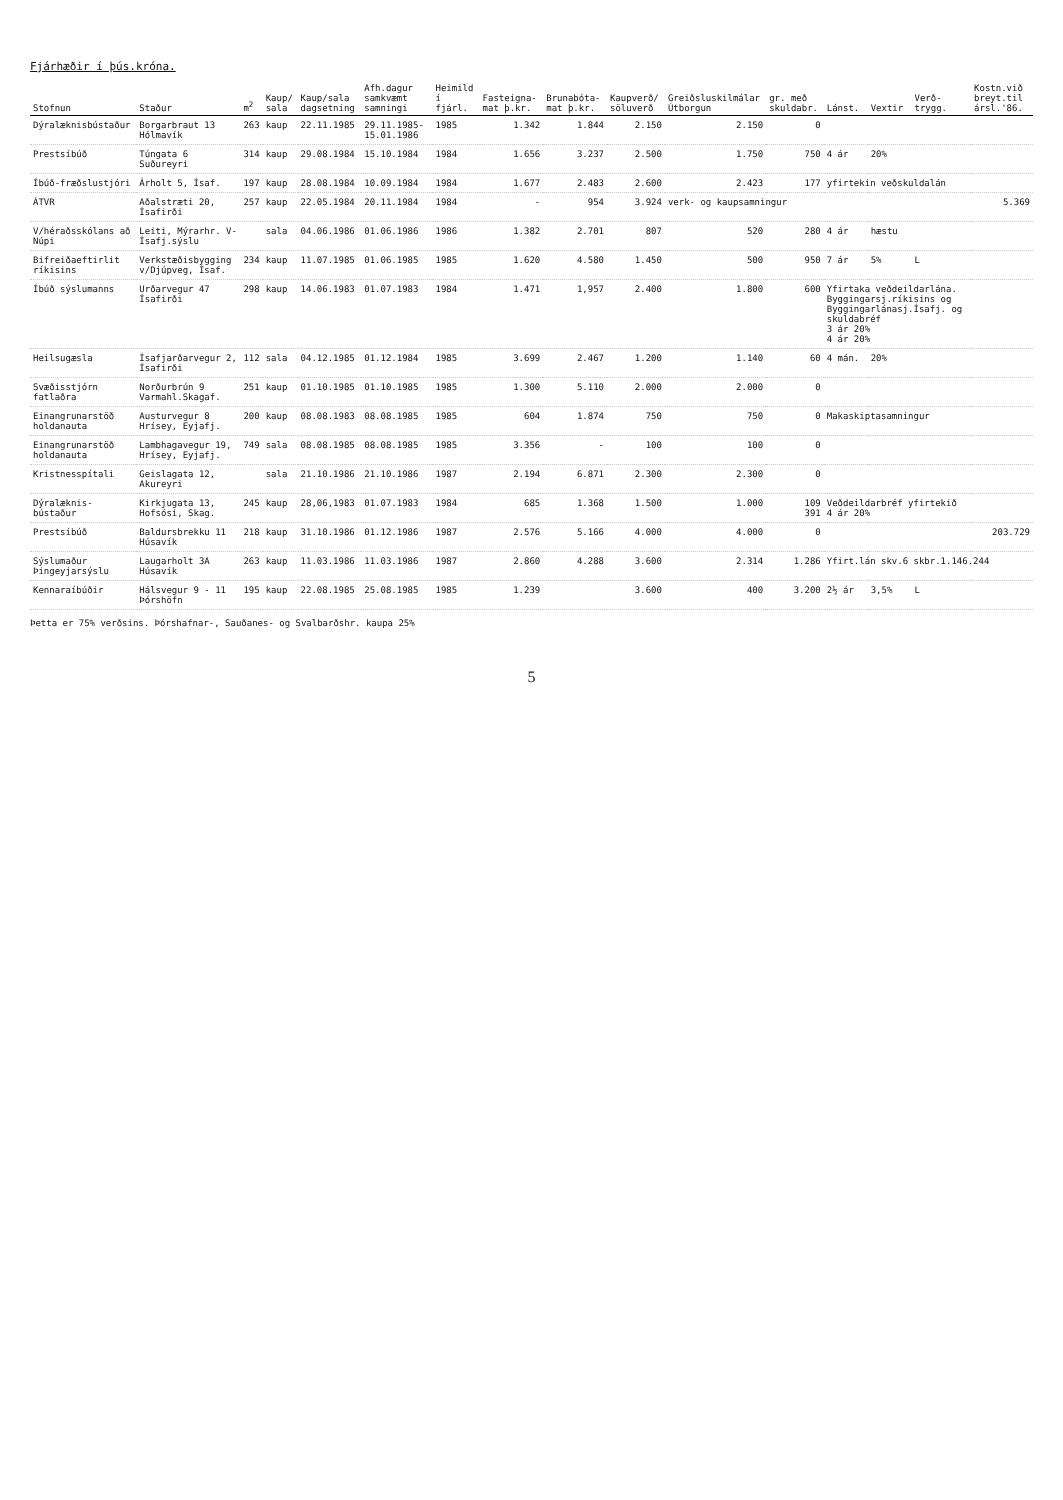Fjárhæðir í þús.króna.
| Stofnun | Staður | m<sup>2</sup> | Kaup/ sala | Kaup/sala dagsetning | Afh.dagur samkvæmt samningi | Heimild í fjárl. | Fasteigna- mat þ.kr. | Brunabóta- mat þ.kr. | Kaupverð/ söluverð | Greiðsluskilmálar Útborgun | gr. með skuldabr. | Lánst. | Vextir | Verð- trygg. | Kostn.við breyt.til ársl.'86. |
| --- | --- | --- | --- | --- | --- | --- | --- | --- | --- | --- | --- | --- | --- | --- | --- |
| Dýralæknisbústaður | Borgarbraut 13 Hólmavík | 263 | kaup | 22.11.1985 | 29.11.1985- 15.01.1986 | 1985 | 1.342 | 1.844 | 2.150 | 2.150 | 0 | | | | |
| Prestsíbúð | Túngata 6 Suðureyri | 314 | kaup | 29.08.1984 | 15.10.1984 | 1984 | 1.656 | 3.237 | 2.500 | 1.750 | 750 | 4 ár | 20% | | |
| Íbúð-fræðslustjóri | Árholt 5, Ísaf. | 197 | kaup | 28.08.1984 | 10.09.1984 | 1984 | 1.677 | 2.483 | 2.600 | 2.423 | 177 | yfirtekin veðskuldalán | | | |
| ÁTVR | Aðalstræti 20, Ísafirði | 257 | kaup | 22.05.1984 | 20.11.1984 | 1984 | - | 954 | 3.924 | verk- og kaupsamningur | | | | | 5.369 |
| V/héraðsskólans að Núpi | Leiti, Mýrarhr. V-Ísafj.sýslu | | sala | 04.06.1986 | 01.06.1986 | 1986 | 1.382 | 2.701 | 807 | 520 | 280 | 4 ár | hæstu | | |
| Bifreiðaeftirlit ríkisins | Verkstæðisbygging v/Djúpveg, Ísaf. | 234 | kaup | 11.07.1985 | 01.06.1985 | 1985 | 1.620 | 4.580 | 1.450 | 500 | 950 | 7 ár | 5% | L | |
| Íbúð sýslumanns | Urðarvegur 47 Ísafirði | 298 | kaup | 14.06.1983 | 01.07.1983 | 1984 | 1.471 | 1,957 | 2.400 | 1.800 | 600 | Yfirtaka veðdeildarlána. Byggingarsj.ríkisins og Byggingarlánasj.Ísafj. og skuldabréf 3 ár 20% 4 ár 20% | | | |
| Heilsugæsla | Ísafjarðarvegur 2, Ísafirði | 112 | sala | 04.12.1985 | 01.12.1984 | 1985 | 3.699 | 2.467 | 1.200 | 1.140 | 60 | 4 mán. | 20% | | |
| Svæðisstjórn fatlaðra | Norðurbrún 9 Varmahl.Skagaf. | 251 | kaup | 01.10.1985 | 01.10.1985 | 1985 | 1.300 | 5.110 | 2.000 | 2.000 | 0 | | | | |
| Einangrunarstöð holdanauta | Austurvegur 8 Hrísey, Eyjafj. | 200 | kaup | 08.08.1983 | 08.08.1985 | 1985 | 604 | 1.874 | 750 | 750 | 0 | Makaskiptasamningur | | | |
| Einangrunarstöð holdanauta | Lambhagavegur 19, Hrísey, Eyjafj. | 749 | sala | 08.08.1985 | 08.08.1985 | 1985 | 3.356 | - | 100 | 100 | 0 | | | | |
| Kristnesspítali | Geislagata 12, Akureyri | | sala | 21.10.1986 | 21.10.1986 | 1987 | 2.194 | 6.871 | 2.300 | 2.300 | 0 | | | | |
| Dýralæknis- bústaður | Kirkjugata 13, Hofsósi, Skag. | 245 | kaup | 28,06,1983 | 01.07.1983 | 1984 | 685 | 1.368 | 1.500 | 1.000 | 109 391 | Veðdeildarbréf yfirtekið 4 ár 20% | | | |
| Prestsíbúð | Baldursbrekku 11 Húsavík | 218 | kaup | 31.10.1986 | 01.12.1986 | 1987 | 2.576 | 5.166 | 4.000 | 4.000 | 0 | | | | 203.729 |
| Sýslumaður Þingeyjarsýslu | Laugarholt 3A Húsavík | 263 | kaup | 11.03.1986 | 11.03.1986 | 1987 | 2.860 | 4.288 | 3.600 | 2.314 | 1.286 | Yfirt.lán skv.6 skbr.1.146.244 | | | |
| Kennaraíbúðir | Hálsvegur 9 - 11 Þórshöfn | 195 | kaup | 22.08.1985 | 25.08.1985 | 1985 | 1.239 | | 3.600 | 400 | 3.200 | 2½ ár | 3,5% | L | |
Þetta er 75% verðsins. Þórshafnar-, Sauðanes- og Svalbarðshr. kaupa 25%
5